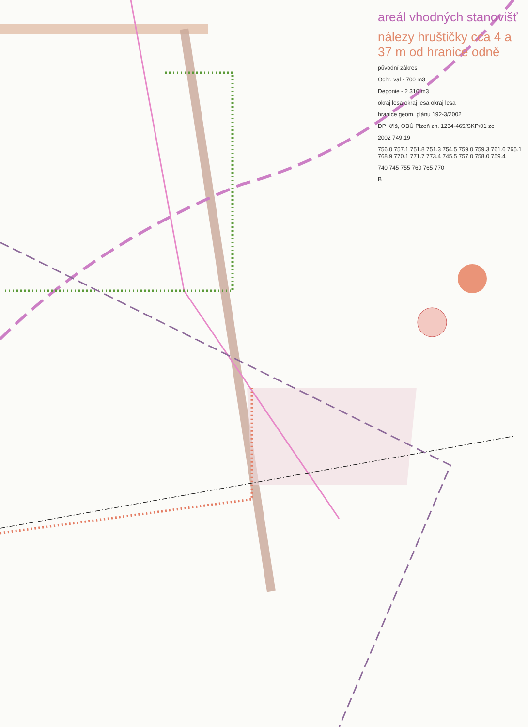areál vhodných stanovišť
nálezy hruštičky cca 4 a 37 m od hranice odně
původní zákres
Ochr. val - 700 m3
Deponie - 2 310 m3
okraj lesa okraj lesa okraj lesa
hranice geom. plánu 192-3/2002
DP Kříš, OBÚ Plzeň zn. 1234-465/SKP/01 ze
2002 749.19
756.0 757.1 751.8 751.3 754.5 759.0 759.3 761.6 765.1 768.9 770.1 771.7 773.4 745.5 757.0 758.0 759.4
740 745 755 760 765 770
B